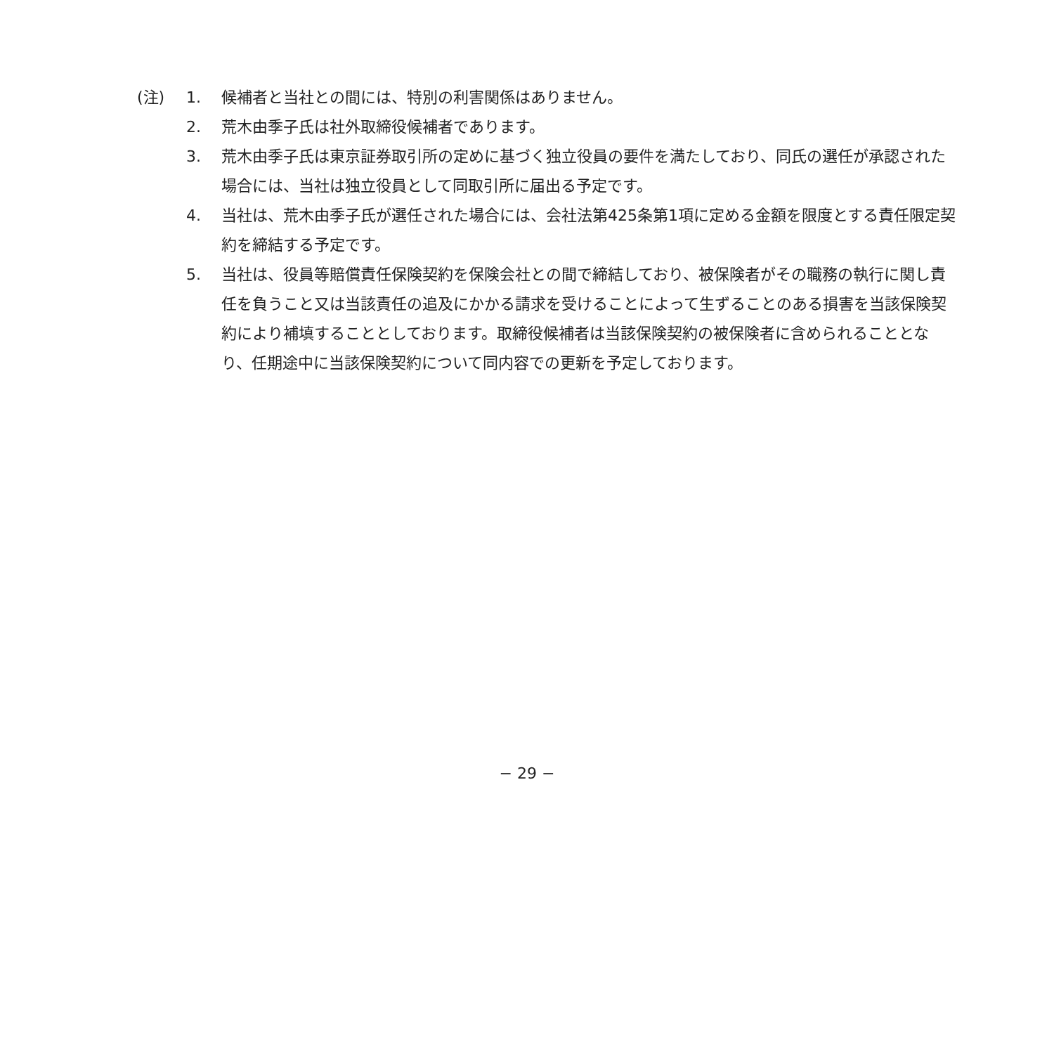(注) 1. 候補者と当社との間には、特別の利害関係はありません。
2. 荒木由季子氏は社外取締役候補者であります。
3. 荒木由季子氏は東京証券取引所の定めに基づく独立役員の要件を満たしており、同氏の選任が承認された場合には、当社は独立役員として同取引所に届出る予定です。
4. 当社は、荒木由季子氏が選任された場合には、会社法第425条第1項に定める金額を限度とする責任限定契約を締結する予定です。
5. 当社は、役員等賠償責任保険契約を保険会社との間で締結しており、被保険者がその職務の執行に関し責任を負うこと又は当該責任の追及にかかる請求を受けることによって生ずることのある損害を当該保険契約により補填することとしております。取締役候補者は当該保険契約の被保険者に含められることとなり、任期途中に当該保険契約について同内容での更新を予定しております。
− 29 −